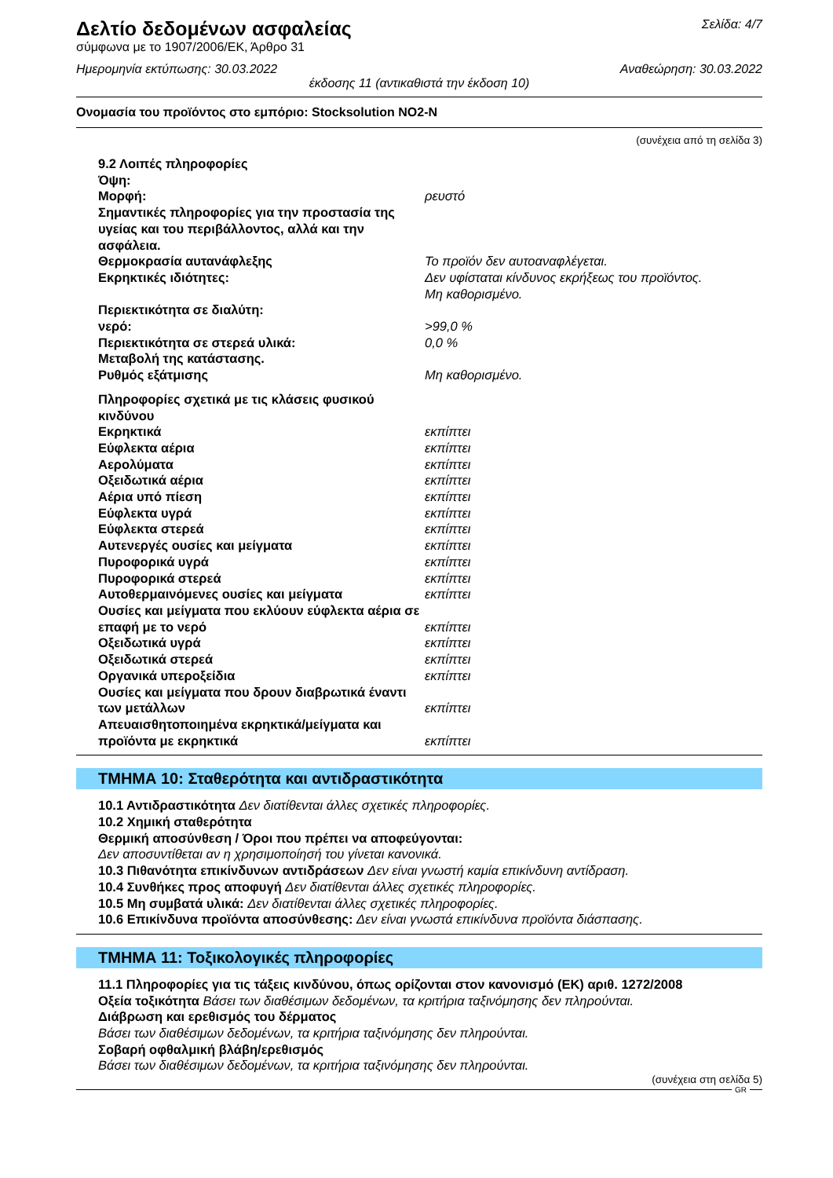Δελτίο δεδομένων ασφαλείας
Σελίδα: 4/7
σύμφωνα με το 1907/2006/ΕΚ, Άρθρο 31
Ημερομηνία εκτύπωσης: 30.03.2022 Αναθεώρηση: 30.03.2022
έκδοσης 11 (αντικαθιστά την έκδοση 10)
Ονομασία του προϊόντος στο εμπόριο: Stocksolution NO2-N
(συνέχεια από τη σελίδα 3)
| 9.2 Λοιπές πληροφορίες | |
| Όψη: | |
| Μορφή: | ρευστό |
| Σημαντικές πληροφορίες για την προστασία της υγείας και του περιβάλλοντος, αλλά και την ασφάλεια. | |
| Θερμοκρασία αυτανάφλεξης | Το προϊόν δεν αυτοαναφλέγεται. |
| Εκρηκτικές ιδιότητες: | Δεν υφίσταται κίνδυνος εκρήξεως του προϊόντος. Μη καθορισμένο. |
| Περιεκτικότητα σε διαλύτη: | |
| νερό: | >99,0 % |
| Περιεκτικότητα σε στερεά υλικά: | 0,0 % |
| Μεταβολή της κατάστασης. | |
| Ρυθμός εξάτμισης | Μη καθορισμένο. |
| Πληροφορίες σχετικά με τις κλάσεις φυσικού κινδύνου | |
| Εκρηκτικά | εκπίπτει |
| Εύφλεκτα αέρια | εκπίπτει |
| Αερολύματα | εκπίπτει |
| Οξειδωτικά αέρια | εκπίπτει |
| Αέρια υπό πίεση | εκπίπτει |
| Εύφλεκτα υγρά | εκπίπτει |
| Εύφλεκτα στερεά | εκπίπτει |
| Αυτενεργές ουσίες και μείγματα | εκπίπτει |
| Πυροφορικά υγρά | εκπίπτει |
| Πυροφορικά στερεά | εκπίπτει |
| Αυτοθερμαινόμενες ουσίες και μείγματα | εκπίπτει |
| Ουσίες και μείγματα που εκλύουν εύφλεκτα αέρια σε επαφή με το νερό | εκπίπτει |
| Οξειδωτικά υγρά | εκπίπτει |
| Οξειδωτικά στερεά | εκπίπτει |
| Οργανικά υπεροξείδια | εκπίπτει |
| Ουσίες και μείγματα που δρουν διαβρωτικά έναντι των μετάλλων | εκπίπτει |
| Απευαισθητοποιημένα εκρηκτικά/μείγματα και προϊόντα με εκρηκτικά | εκπίπτει |
ΤΜΗΜΑ 10: Σταθερότητα και αντιδραστικότητα
10.1 Αντιδραστικότητα Δεν διατίθενται άλλες σχετικές πληροφορίες.
10.2 Χημική σταθερότητα
Θερμική αποσύνθεση / Όροι που πρέπει να αποφεύγονται:
Δεν αποσυντίθεται αν η χρησιμοποίησή του γίνεται κανονικά.
10.3 Πιθανότητα επικίνδυνων αντιδράσεων Δεν είναι γνωστή καμία επικίνδυνη αντίδραση.
10.4 Συνθήκες προς αποφυγή Δεν διατίθενται άλλες σχετικές πληροφορίες.
10.5 Μη συμβατά υλικά: Δεν διατίθενται άλλες σχετικές πληροφορίες.
10.6 Επικίνδυνα προϊόντα αποσύνθεσης: Δεν είναι γνωστά επικίνδυνα προϊόντα διάσπασης.
ΤΜΗΜΑ 11: Τοξικολογικές πληροφορίες
11.1 Πληροφορίες για τις τάξεις κινδύνου, όπως ορίζονται στον κανονισμό (ΕΚ) αριθ. 1272/2008
Οξεία τοξικότητα Βάσει των διαθέσιμων δεδομένων, τα κριτήρια ταξινόμησης δεν πληρούνται.
Διάβρωση και ερεθισμός του δέρματος
Βάσει των διαθέσιμων δεδομένων, τα κριτήρια ταξινόμησης δεν πληρούνται.
Σοβαρή οφθαλμική βλάβη/ερεθισμός
Βάσει των διαθέσιμων δεδομένων, τα κριτήρια ταξινόμησης δεν πληρούνται.
(συνέχεια στη σελίδα 5)
GR